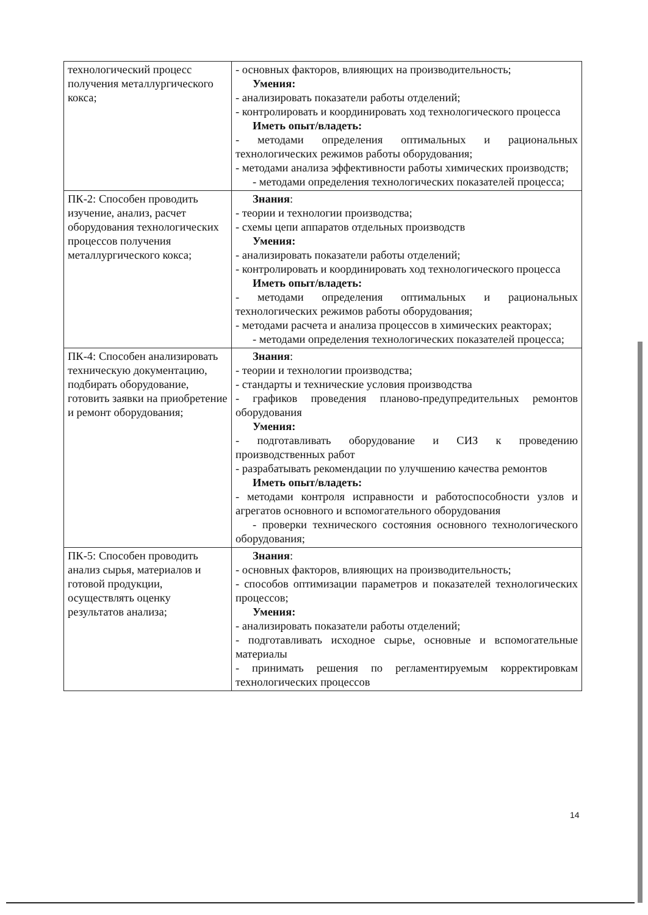| технологический процесс получения металлургического кокса; | - основных факторов, влияющих на производительность; Умения: - анализировать показатели работы отделений; - контролировать и координировать ход технологического процесса Иметь опыт/владеть: - методами определения оптимальных и рациональных технологических режимов работы оборудования; - методами анализа эффективности работы химических производств; - методами определения технологических показателей процесса; |
| ПК-2: Способен проводить изучение, анализ, расчет оборудования технологических процессов получения металлургического кокса; | Знания : - теории и технологии производства; - схемы цепи аппаратов отдельных производств Умения: - анализировать показатели работы отделений; - контролировать и координировать ход технологического процесса Иметь опыт/владеть: - методами определения оптимальных и рациональных технологических режимов работы оборудования; - методами расчета и анализа процессов в химических реакторах; - методами определения технологических показателей процесса; |
| ПК-4: Способен анализировать техническую документацию, подбирать оборудование, готовить заявки на приобретение и ремонт оборудования; | Знания : - теории и технологии производства; - стандарты и технические условия производства - графиков проведения планово-предупредительных ремонтов оборудования Умения: - подготавливать оборудование и СИЗ к проведению производственных работ - разрабатывать рекомендации по улучшению качества ремонтов Иметь опыт/владеть: - методами контроля исправности и работоспособности узлов и агрегатов основного и вспомогательного оборудования - проверки технического состояния основного технологического оборудования; |
| ПК-5: Способен проводить анализ сырья, материалов и готовой продукции, осуществлять оценку результатов анализа; | Знания : - основных факторов, влияющих на производительность; - способов оптимизации параметров и показателей технологических процессов; Умения: - анализировать показатели работы отделений; - подготавливать исходное сырье, основные и вспомогательные материалы - принимать решения по регламентируемым корректировкам технологических процессов |
14